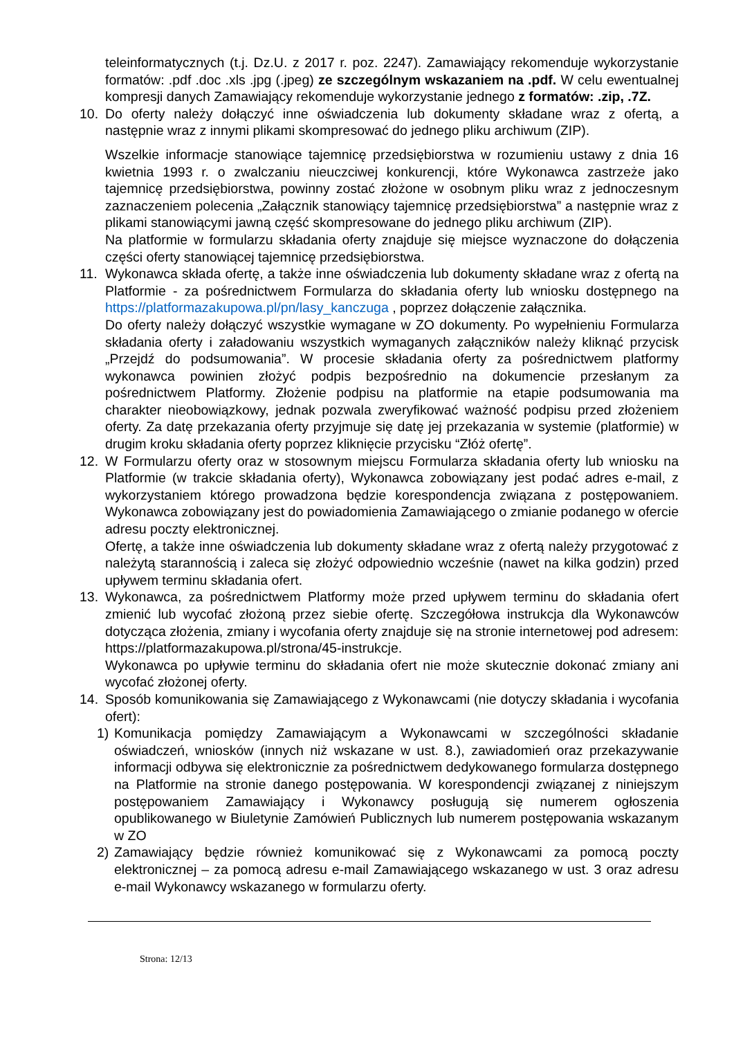teleinformatycznych (t.j. Dz.U. z 2017 r. poz. 2247). Zamawiający rekomenduje wykorzystanie formatów: .pdf .doc .xls .jpg (.jpeg) ze szczególnym wskazaniem na .pdf. W celu ewentualnej kompresji danych Zamawiający rekomenduje wykorzystanie jednego z formatów: .zip, .7Z.
10. Do oferty należy dołączyć inne oświadczenia lub dokumenty składane wraz z ofertą, a następnie wraz z innymi plikami skompresować do jednego pliku archiwum (ZIP).
Wszelkie informacje stanowiące tajemnicę przedsiębiorstwa w rozumieniu ustawy z dnia 16 kwietnia 1993 r. o zwalczaniu nieuczciwej konkurencji, które Wykonawca zastrzeże jako tajemnicę przedsiębiorstwa, powinny zostać złożone w osobnym pliku wraz z jednoczesnym zaznaczeniem polecenia „Załącznik stanowiący tajemnicę przedsiębiorstwa” a następnie wraz z plikami stanowiącymi jawną część skompresowane do jednego pliku archiwum (ZIP).
Na platformie w formularzu składania oferty znajduje się miejsce wyznaczone do dołączenia części oferty stanowiącej tajemnicę przedsiębiorstwa.
11. Wykonawca składa ofertę, a także inne oświadczenia lub dokumenty składane wraz z ofertą na Platformie - za pośrednictwem Formularza do składania oferty lub wniosku dostępnego na https://platformazakupowa.pl/pn/lasy_kanczuga , poprzez dołączenie załącznika.
Do oferty należy dołączyć wszystkie wymagane w ZO dokumenty. Po wypełnieniu Formularza składania oferty i załadowaniu wszystkich wymaganych załączników należy kliknąć przycisk „Przejdź do podsumowania”. W procesie składania oferty za pośrednictwem platformy wykonawca powinien złożyć podpis bezpośrednio na dokumencie przesłanym za pośrednictwem Platformy. Złożenie podpisu na platformie na etapie podsumowania ma charakter nieobowiązkowy, jednak pozwala zweryfikować ważność podpisu przed złożeniem oferty. Za datę przekazania oferty przyjmuje się datę jej przekazania w systemie (platformie) w drugim kroku składania oferty poprzez kliknięcie przycisku “Złóż ofertę”.
12. W Formularzu oferty oraz w stosownym miejscu Formularza składania oferty lub wniosku na Platformie (w trakcie składania oferty), Wykonawca zobowiązany jest podać adres e-mail, z wykorzystaniem którego prowadzona będzie korespondencja związana z postępowaniem. Wykonawca zobowiązany jest do powiadomienia Zamawiającego o zmianie podanego w ofercie adresu poczty elektronicznej.
Ofertę, a także inne oświadczenia lub dokumenty składane wraz z ofertą należy przygotować z należytą starannością i zaleca się złożyć odpowiednio wcześnie (nawet na kilka godzin) przed upływem terminu składania ofert.
13. Wykonawca, za pośrednictwem Platformy może przed upływem terminu do składania ofert zmienić lub wycofać złożoną przez siebie ofertę. Szczegółowa instrukcja dla Wykonawców dotycząca złożenia, zmiany i wycofania oferty znajduje się na stronie internetowej pod adresem: https://platformazakupowa.pl/strona/45-instrukcje.
Wykonawca po upływie terminu do składania ofert nie może skutecznie dokonać zmiany ani wycofać złożonej oferty.
14. Sposób komunikowania się Zamawiającego z Wykonawcami (nie dotyczy składania i wycofania ofert):
1) Komunikacja pomiędzy Zamawiającym a Wykonawcami w szczególności składanie oświadczeń, wniosków (innych niż wskazane w ust. 8.), zawiadomień oraz przekazywanie informacji odbywa się elektronicznie za pośrednictwem dedykowanego formularza dostępnego na Platformie na stronie danego postępowania. W korespondencji związanej z niniejszym postępowaniem Zamawiający i Wykonawcy posługują się numerem ogłoszenia opublikowanego w Biuletynie Zamówień Publicznych lub numerem postępowania wskazanym w ZO
2) Zamawiający będzie również komunikować się z Wykonawcami za pomocą poczty elektronicznej – za pomocą adresu e-mail Zamawiającego wskazanego w ust. 3 oraz adresu e-mail Wykonawcy wskazanego w formularzu oferty.
Strona: 12/13